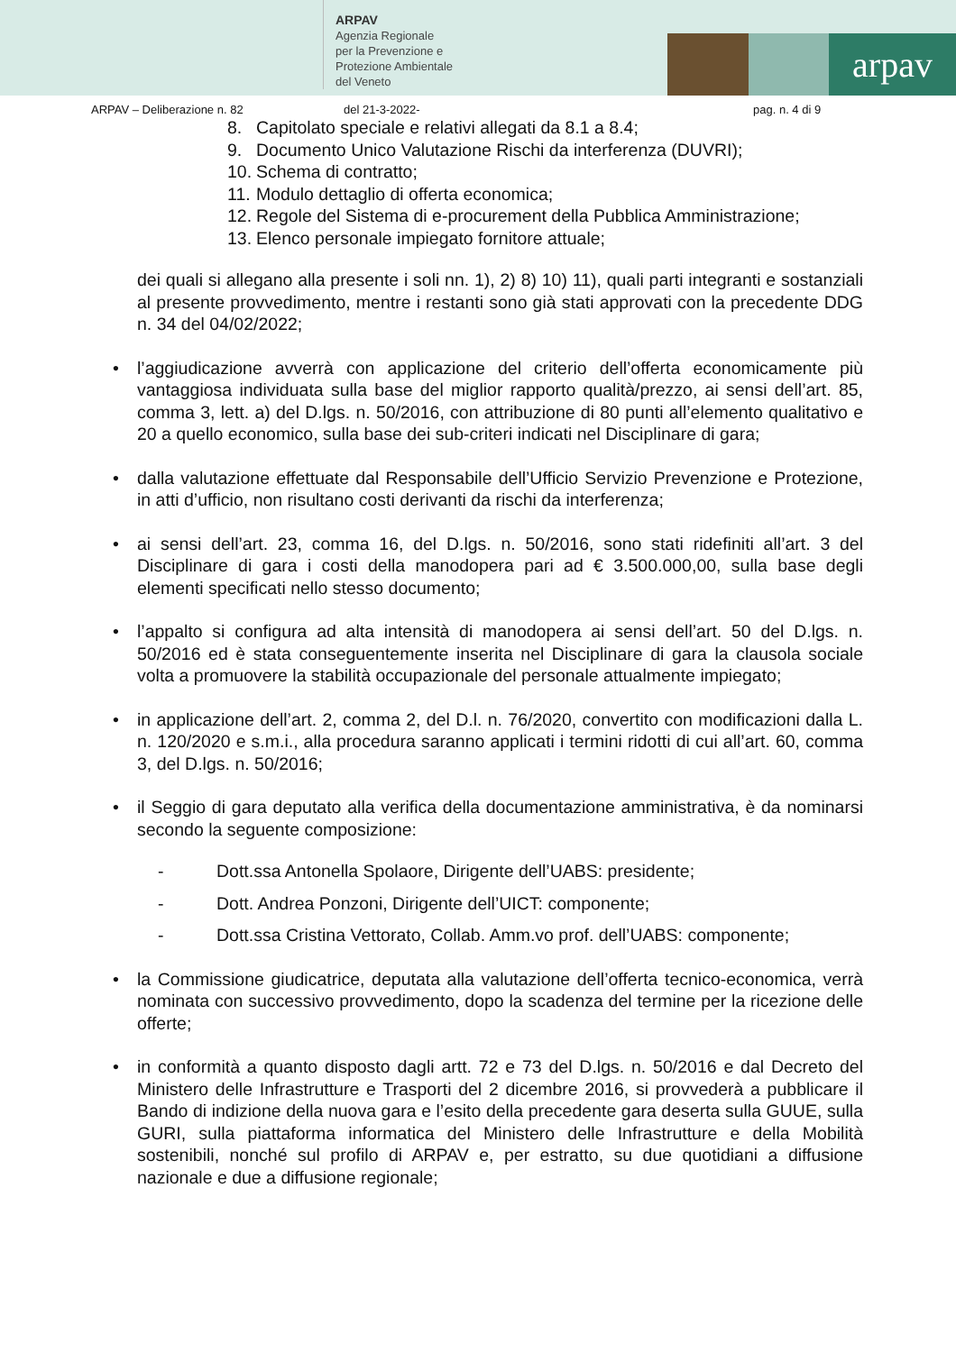ARPAV
Agenzia Regionale
per la Prevenzione e
Protezione Ambientale
del Veneto
arpav
ARPAV – Deliberazione n. 82 del 21-3-2022- pag. n. 4 di 9
8. Capitolato speciale e relativi allegati da 8.1 a 8.4;
9. Documento Unico Valutazione Rischi da interferenza (DUVRI);
10. Schema di contratto;
11. Modulo dettaglio di offerta economica;
12. Regole del Sistema di e-procurement della Pubblica Amministrazione;
13. Elenco personale impiegato fornitore attuale;
dei quali si allegano alla presente i soli nn. 1), 2) 8) 10) 11), quali parti integranti e sostanziali al presente provvedimento, mentre i restanti sono già stati approvati con la precedente DDG n. 34 del 04/02/2022;
• l’aggiudicazione avverrà con applicazione del criterio dell’offerta economicamente più vantaggiosa individuata sulla base del miglior rapporto qualità/prezzo, ai sensi dell’art. 85, comma 3, lett. a) del D.lgs. n. 50/2016, con attribuzione di 80 punti all’elemento qualitativo e 20 a quello economico, sulla base dei sub-criteri indicati nel Disciplinare di gara;
• dalla valutazione effettuate dal Responsabile dell’Ufficio Servizio Prevenzione e Protezione, in atti d’ufficio, non risultano costi derivanti da rischi da interferenza;
• ai sensi dell’art. 23, comma 16, del D.lgs. n. 50/2016, sono stati ridefiniti all’art. 3 del Disciplinare di gara i costi della manodopera pari ad € 3.500.000,00, sulla base degli elementi specificati nello stesso documento;
• l’appalto si configura ad alta intensità di manodopera ai sensi dell’art. 50 del D.lgs. n. 50/2016 ed è stata conseguentemente inserita nel Disciplinare di gara la clausola sociale volta a promuovere la stabilità occupazionale del personale attualmente impiegato;
• in applicazione dell’art. 2, comma 2, del D.l. n. 76/2020, convertito con modificazioni dalla L. n. 120/2020 e s.m.i., alla procedura saranno applicati i termini ridotti di cui all’art. 60, comma 3, del D.lgs. n. 50/2016;
• il Seggio di gara deputato alla verifica della documentazione amministrativa, è da nominarsi secondo la seguente composizione:
- Dott.ssa Antonella Spolaore, Dirigente dell’UABS: presidente;
- Dott. Andrea Ponzoni, Dirigente dell’UICT: componente;
- Dott.ssa Cristina Vettorato, Collab. Amm.vo prof. dell’UABS: componente;
• la Commissione giudicatrice, deputata alla valutazione dell’offerta tecnico-economica, verrà nominata con successivo provvedimento, dopo la scadenza del termine per la ricezione delle offerte;
• in conformità a quanto disposto dagli artt. 72 e 73 del D.lgs. n. 50/2016 e dal Decreto del Ministero delle Infrastrutture e Trasporti del 2 dicembre 2016, si provvederà a pubblicare il Bando di indizione della nuova gara e l’esito della precedente gara deserta sulla GUUE, sulla GURI, sulla piattaforma informatica del Ministero delle Infrastrutture e della Mobilità sostenibili, nonché sul profilo di ARPAV e, per estratto, su due quotidiani a diffusione nazionale e due a diffusione regionale;